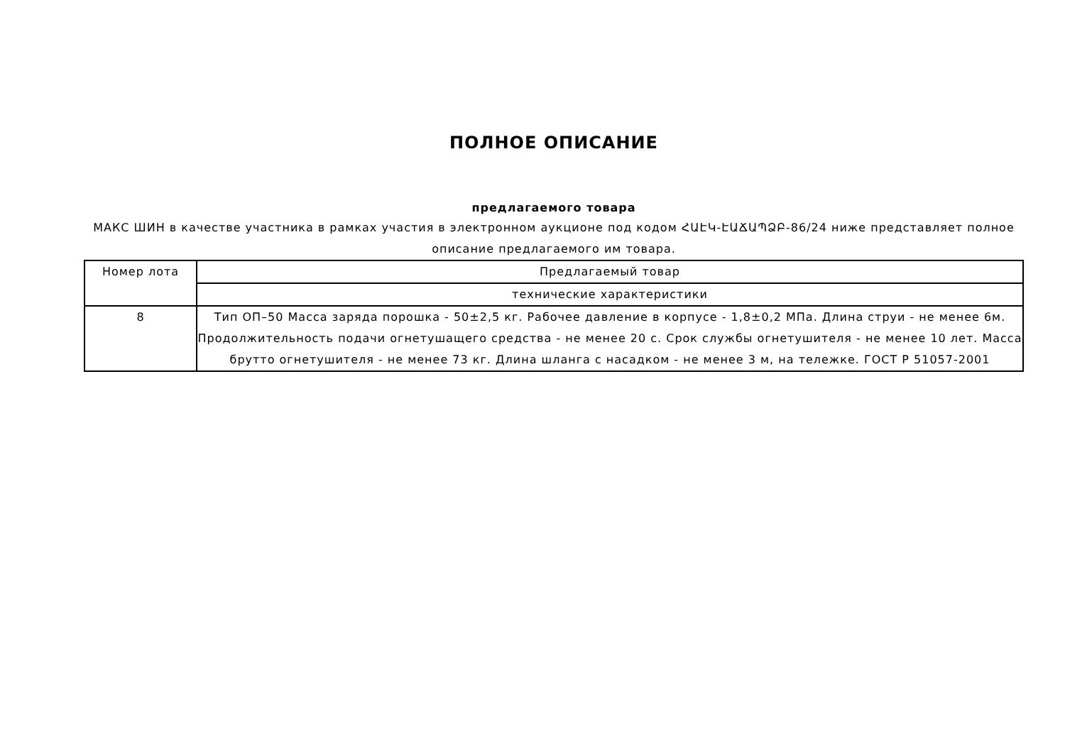ПОЛНОЕ ОПИСАНИЕ
предлагаемого товара
МАКС ШИН в качестве участника в рамках участия в электронном аукционе под кодом ՀԱԷԿ-ԷԱՃԱՊՁԲ-86/24 ниже представляет полное описание предлагаемого им товара.
| Номер лота | Предлагаемый товар |
| | технические характеристики |
| 8 | Тип ОП–50 Масса заряда порошка - 50±2,5 кг. Рабочее давление в корпусе - 1,8±0,2 МПа. Длина струи - не менее 6м. Продолжительность подачи огнетушащего средства - не менее 20 с. Срок службы огнетушителя - не менее 10 лет. Масса брутто огнетушителя - не менее 73 кг. Длина шланга с насадком - не менее 3 м, на тележке. ГОСТ Р 51057-2001 |